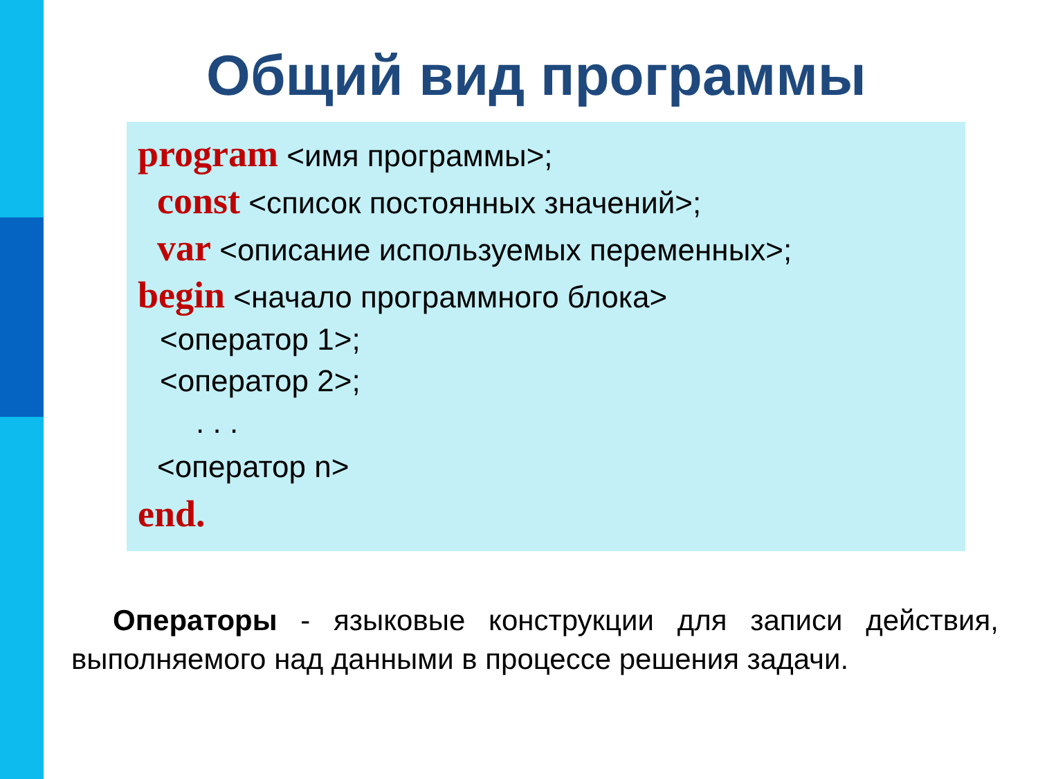Общий вид программы
program <имя программы>;
const <список постоянных значений>;
var <описание используемых переменных>;
begin <начало программного блока>
<оператор 1>;
<оператор 2>;
. . .
<оператор n>
end.
Операторы - языковые конструкции для записи действия, выполняемого над данными в процессе решения задачи.